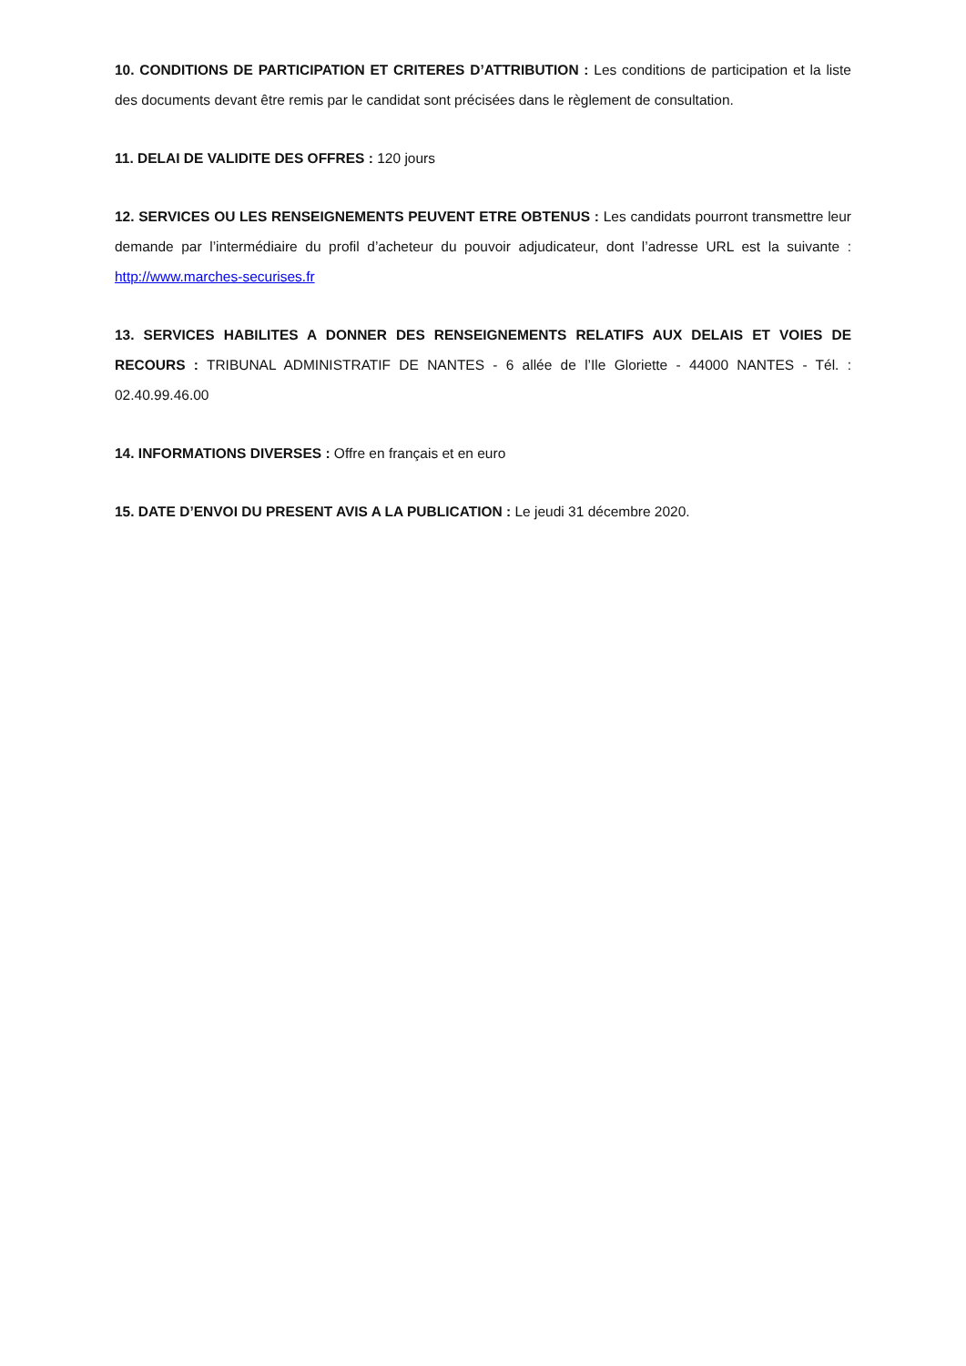10. CONDITIONS DE PARTICIPATION ET CRITERES D’ATTRIBUTION : Les conditions de participation et la liste des documents devant être remis par le candidat sont précisées dans le règlement de consultation.
11. DELAI DE VALIDITE DES OFFRES : 120 jours
12. SERVICES OU LES RENSEIGNEMENTS PEUVENT ETRE OBTENUS : Les candidats pourront transmettre leur demande par l’intermédiaire du profil d’acheteur du pouvoir adjudicateur, dont l’adresse URL est la suivante : http://www.marches-securises.fr
13. SERVICES HABILITES A DONNER DES RENSEIGNEMENTS RELATIFS AUX DELAIS ET VOIES DE RECOURS : TRIBUNAL ADMINISTRATIF DE NANTES - 6 allée de l’Ile Gloriette - 44000 NANTES - Tél. : 02.40.99.46.00
14. INFORMATIONS DIVERSES : Offre en français et en euro
15. DATE D’ENVOI DU PRESENT AVIS A LA PUBLICATION : Le jeudi 31 décembre 2020.